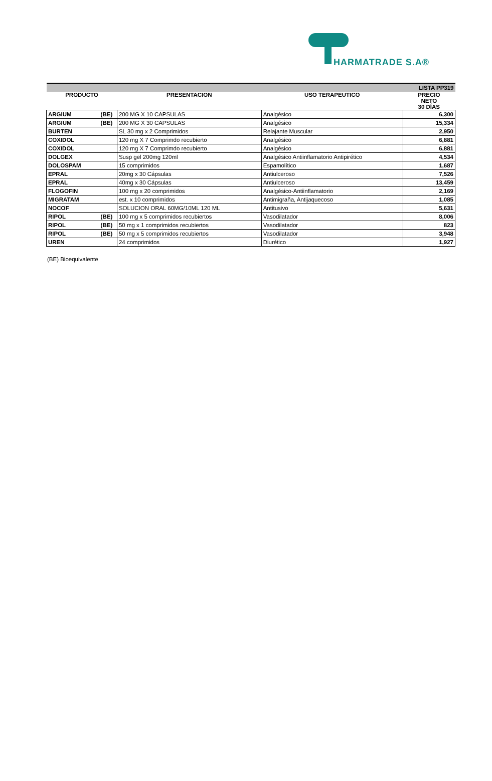HARMATRADE S.A®
| | | | | LISTA PP319 |
| PRODUCTO | | PRESENTACION | USO TERAPEUTICO | PRECIO NETO 30 DÍAS |
| ARGIUM | (BE) | 200 MG X 10 CAPSULAS | Analgésico | 6,300 |
| ARGIUM | (BE) | 200 MG X 30 CAPSULAS | Analgésico | 15,334 |
| BURTEN | | SL 30 mg x 2 Comprimidos | Relajante Muscular | 2,950 |
| COXIDOL | | 120 mg X 7 Comprimdo recubierto | Analgésico | 6,881 |
| COXIDOL | | 120 mg X 7 Comprimdo recubierto | Analgésico | 6,881 |
| DOLGEX | | Susp gel 200mg 120ml | Analgésico Antiinflamatorio Antipirético | 4,534 |
| DOLOSPAM | | 15 comprimidos | Espamolítico | 1,687 |
| EPRAL | | 20mg x 30 Cápsulas | Antiulceroso | 7,526 |
| EPRAL | | 40mg x 30 Cápsulas | Antiulceroso | 13,459 |
| FLOGOFIN | | 100 mg x 20 comprimidos | Analgésico-Antiinflamatorio | 2,169 |
| MIGRATAM | | est. x 10 comprimidos | Antimigraña, Antijaquecoso | 1,085 |
| NOCOF | | SOLUCION ORAL 60MG/10ML 120 ML | Antitusivo | 5,631 |
| RIPOL | (BE) | 100 mg x 5 comprimidos recubiertos | Vasodilatador | 8,006 |
| RIPOL | (BE) | 50 mg x 1 comprimidos recubiertos | Vasodilatador | 823 |
| RIPOL | (BE) | 50 mg x 5 comprimidos recubiertos | Vasodilatador | 3,948 |
| UREN | | 24 comprimidos | Diurético | 1,927 |
(BE) Bioequivalente